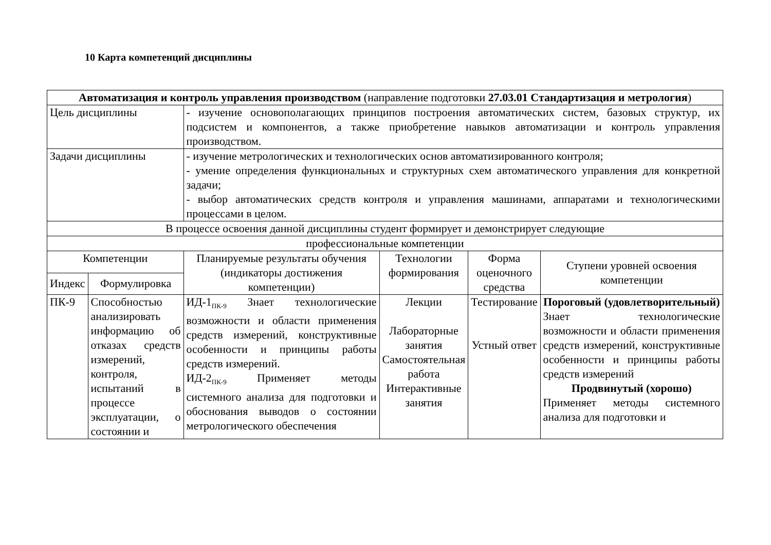10 Карта компетенций дисциплины
| Автоматизация и контроль управления производством (направление подготовки 27.03.01 Стандартизация и метрология ) | | | | | |
| Цель дисциплины | | - изучение основополагающих принципов построения автоматических систем, базовых структур, их подсистем и компонентов, а также приобретение навыков автоматизации и контроль управления производством. | | | |
| Задачи дисциплины | | - изучение метрологических и технологических основ автоматизированного контроля; - умение определения функциональных и структурных схем автоматического управления для конкретной задачи; - выбор автоматических средств контроля и управления машинами, аппаратами и технологическими процессами в целом. | | | |
| В процессе освоения данной дисциплины студент формирует и демонстрирует следующие | | | | | |
| профессиональные компетенции | | | | | |
| Компетенции | | Планируемые результаты обучения (индикаторы достижения компетенции) | Технологии формирования | Форма оценочного средства | Ступени уровней освоения компетенции |
| Индекс | Формулировка | | | | |
| ПК-9 | Способностью анализировать информацию об отказах средств измерений, контроля, испытаний в процессе эксплуатации, о состоянии и | ИД-1<sub>ПК-9</sub> Знает технологические возможности и области применения средств измерений, конструктивные особенности и принципы работы средств измерений. ИД-2<sub>ПК-9</sub> Применяет методы системного анализа для подготовки и обоснования выводов о состоянии метрологического обеспечения | Лекции Лабораторные занятия Самостоятельная работа Интерактивные занятия | Тестирование Устный ответ | Пороговый (удовлетворительный) Знает технологические возможности и области применения средств измерений, конструктивные особенности и принципы работы средств измерений Продвинутый (хорошо) Применяет методы системного анализа для подготовки и |